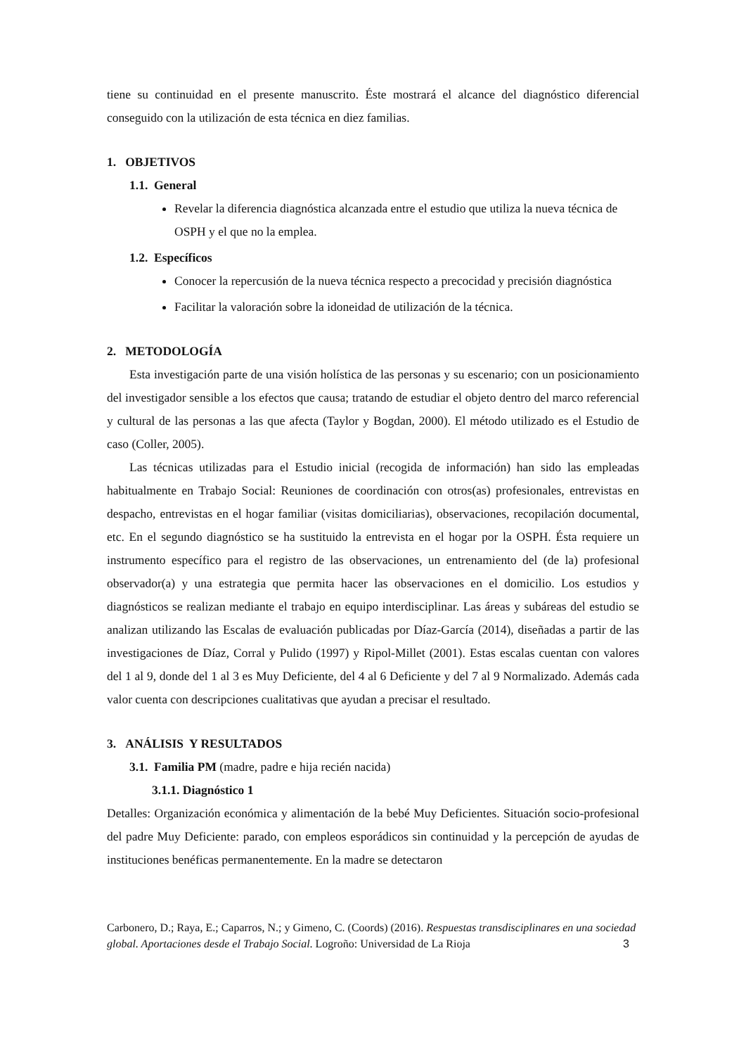tiene su continuidad en el presente manuscrito. Éste mostrará el alcance del diagnóstico diferencial conseguido con la utilización de esta técnica en diez familias.
1. OBJETIVOS
1.1. General
Revelar la diferencia diagnóstica alcanzada entre el estudio que utiliza la nueva técnica de OSPH y el que no la emplea.
1.2. Específicos
Conocer la repercusión de la nueva técnica respecto a precocidad y precisión diagnóstica
Facilitar la valoración sobre la idoneidad de utilización de la técnica.
2. METODOLOGÍA
Esta investigación parte de una visión holística de las personas y su escenario; con un posicionamiento del investigador sensible a los efectos que causa; tratando de estudiar el objeto dentro del marco referencial y cultural de las personas a las que afecta (Taylor y Bogdan, 2000). El método utilizado es el Estudio de caso (Coller, 2005).
Las técnicas utilizadas para el Estudio inicial (recogida de información) han sido las empleadas habitualmente en Trabajo Social: Reuniones de coordinación con otros(as) profesionales, entrevistas en despacho, entrevistas en el hogar familiar (visitas domiciliarias), observaciones, recopilación documental, etc. En el segundo diagnóstico se ha sustituido la entrevista en el hogar por la OSPH. Ésta requiere un instrumento específico para el registro de las observaciones, un entrenamiento del (de la) profesional observador(a) y una estrategia que permita hacer las observaciones en el domicilio. Los estudios y diagnósticos se realizan mediante el trabajo en equipo interdisciplinar. Las áreas y subáreas del estudio se analizan utilizando las Escalas de evaluación publicadas por Díaz-García (2014), diseñadas a partir de las investigaciones de Díaz, Corral y Pulido (1997) y Ripol-Millet (2001). Estas escalas cuentan con valores del 1 al 9, donde del 1 al 3 es Muy Deficiente, del 4 al 6 Deficiente y del 7 al 9 Normalizado. Además cada valor cuenta con descripciones cualitativas que ayudan a precisar el resultado.
3. ANÁLISIS Y RESULTADOS
3.1. Familia PM (madre, padre e hija recién nacida)
3.1.1. Diagnóstico 1
Detalles: Organización económica y alimentación de la bebé Muy Deficientes. Situación socio-profesional del padre Muy Deficiente: parado, con empleos esporádicos sin continuidad y la percepción de ayudas de instituciones benéficas permanentemente. En la madre se detectaron
Carbonero, D.; Raya, E.; Caparros, N.; y Gimeno, C. (Coords) (2016). Respuestas transdisciplinares en una sociedad global. Aportaciones desde el Trabajo Social. Logroño: Universidad de La Rioja
3